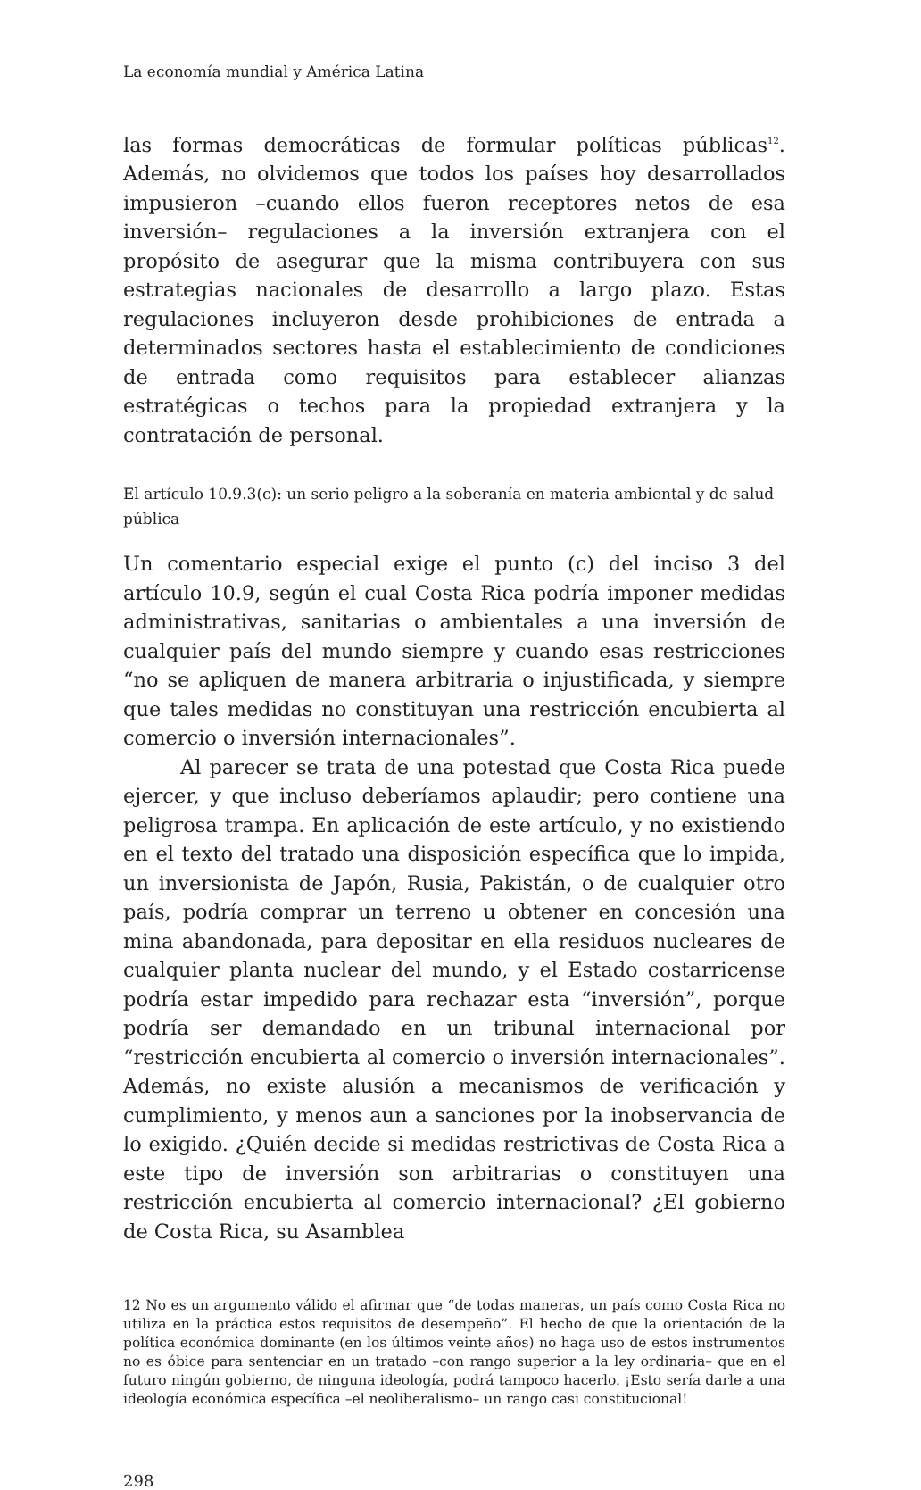La economía mundial y América Latina
las formas democráticas de formular políticas públicas<sup>12</sup>. Además, no olvidemos que todos los países hoy desarrollados impusieron –cuando ellos fueron receptores netos de esa inversión– regulaciones a la inversión extranjera con el propósito de asegurar que la misma contribuyera con sus estrategias nacionales de desarrollo a largo plazo. Estas regulaciones incluyeron desde prohibiciones de entrada a determinados sectores hasta el establecimiento de condiciones de entrada como requisitos para establecer alianzas estratégicas o techos para la propiedad extranjera y la contratación de personal.
El artículo 10.9.3(c): un serio peligro a la soberanía en materia ambiental y de salud pública
Un comentario especial exige el punto (c) del inciso 3 del artículo 10.9, según el cual Costa Rica podría imponer medidas administrativas, sanitarias o ambientales a una inversión de cualquier país del mundo siempre y cuando esas restricciones “no se apliquen de manera arbitraria o injustificada, y siempre que tales medidas no constituyan una restricción encubierta al comercio o inversión internacionales”.
Al parecer se trata de una potestad que Costa Rica puede ejercer, y que incluso deberíamos aplaudir; pero contiene una peligrosa trampa. En aplicación de este artículo, y no existiendo en el texto del tratado una disposición específica que lo impida, un inversionista de Japón, Rusia, Pakistán, o de cualquier otro país, podría comprar un terreno u obtener en concesión una mina abandonada, para depositar en ella residuos nucleares de cualquier planta nuclear del mundo, y el Estado costarricense podría estar impedido para rechazar esta “inversión”, porque podría ser demandado en un tribunal internacional por “restricción encubierta al comercio o inversión internacionales”. Además, no existe alusión a mecanismos de verificación y cumplimiento, y menos aun a sanciones por la inobservancia de lo exigido. ¿Quién decide si medidas restrictivas de Costa Rica a este tipo de inversión son arbitrarias o constituyen una restricción encubierta al comercio internacional? ¿El gobierno de Costa Rica, su Asamblea
12 No es un argumento válido el afirmar que “de todas maneras, un país como Costa Rica no utiliza en la práctica estos requisitos de desempeño”. El hecho de que la orientación de la política económica dominante (en los últimos veinte años) no haga uso de estos instrumentos no es óbice para sentenciar en un tratado –con rango superior a la ley ordinaria– que en el futuro ningún gobierno, de ninguna ideología, podrá tampoco hacerlo. ¡Esto sería darle a una ideología económica específica –el neoliberalismo– un rango casi constitucional!
298